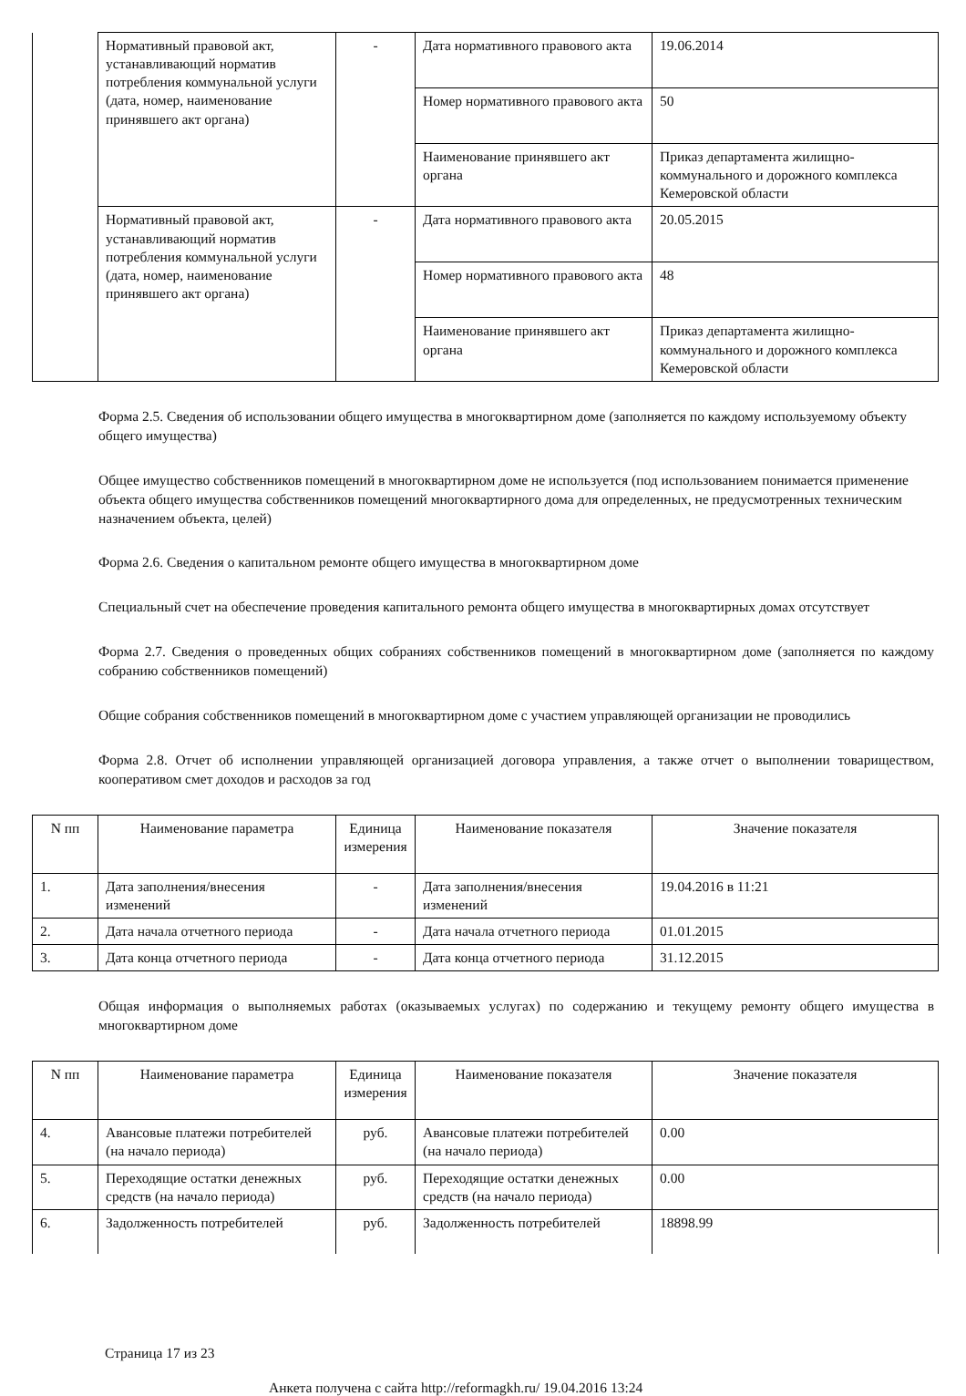| | Нормативный правовой акт, устанавливающий норматив потребления коммунальной услуги (дата, номер, наименование принявшего акт органа) | - | Дата нормативного правового акта | 19.06.2014 |
| | | | Номер нормативного правового акта | 50 |
| | | | Наименование принявшего акт органа | Приказ департамента жилищно-коммунального и дорожного комплекса Кемеровской области |
| | Нормативный правовой акт, устанавливающий норматив потребления коммунальной услуги (дата, номер, наименование принявшего акт органа) | - | Дата нормативного правового акта | 20.05.2015 |
| | | | Номер нормативного правового акта | 48 |
| | | | Наименование принявшего акт органа | Приказ департамента жилищно-коммунального и дорожного комплекса Кемеровской области |
Форма 2.5. Сведения об использовании общего имущества в многоквартирном доме (заполняется по каждому используемому объекту общего имущества)
Общее имущество собственников помещений в многоквартирном доме не используется (под использованием понимается применение объекта общего имущества собственников помещений многоквартирного дома для определенных, не предусмотренных техническим назначением объекта, целей)
Форма 2.6. Сведения о капитальном ремонте общего имущества в многоквартирном доме
Специальный счет на обеспечение проведения капитального ремонта общего имущества в многоквартирных домах отсутствует
Форма 2.7. Сведения о проведенных общих собраниях собственников помещений в многоквартирном доме (заполняется по каждому собранию собственников помещений)
Общие собрания собственников помещений в многоквартирном доме с участием управляющей организации не проводились
Форма 2.8. Отчет об исполнении управляющей организацией договора управления, а также отчет о выполнении товариществом, кооперативом смет доходов и расходов за год
| N пп | Наименование параметра | Единица измерения | Наименование показателя | Значение показателя |
| --- | --- | --- | --- | --- |
| 1. | Дата заполнения/внесения изменений | - | Дата заполнения/внесения изменений | 19.04.2016 в 11:21 |
| 2. | Дата начала отчетного периода | - | Дата начала отчетного периода | 01.01.2015 |
| 3. | Дата конца отчетного периода | - | Дата конца отчетного периода | 31.12.2015 |
Общая информация о выполняемых работах (оказываемых услугах) по содержанию и текущему ремонту общего имущества в многоквартирном доме
| N пп | Наименование параметра | Единица измерения | Наименование показателя | Значение показателя |
| --- | --- | --- | --- | --- |
| 4. | Авансовые платежи потребителей (на начало периода) | руб. | Авансовые платежи потребителей (на начало периода) | 0.00 |
| 5. | Переходящие остатки денежных средств (на начало периода) | руб. | Переходящие остатки денежных средств (на начало периода) | 0.00 |
| 6. | Задолженность потребителей | руб. | Задолженность потребителей | 18898.99 |
Страница 17 из 23
Анкета получена с сайта http://reformagkh.ru/ 19.04.2016 13:24